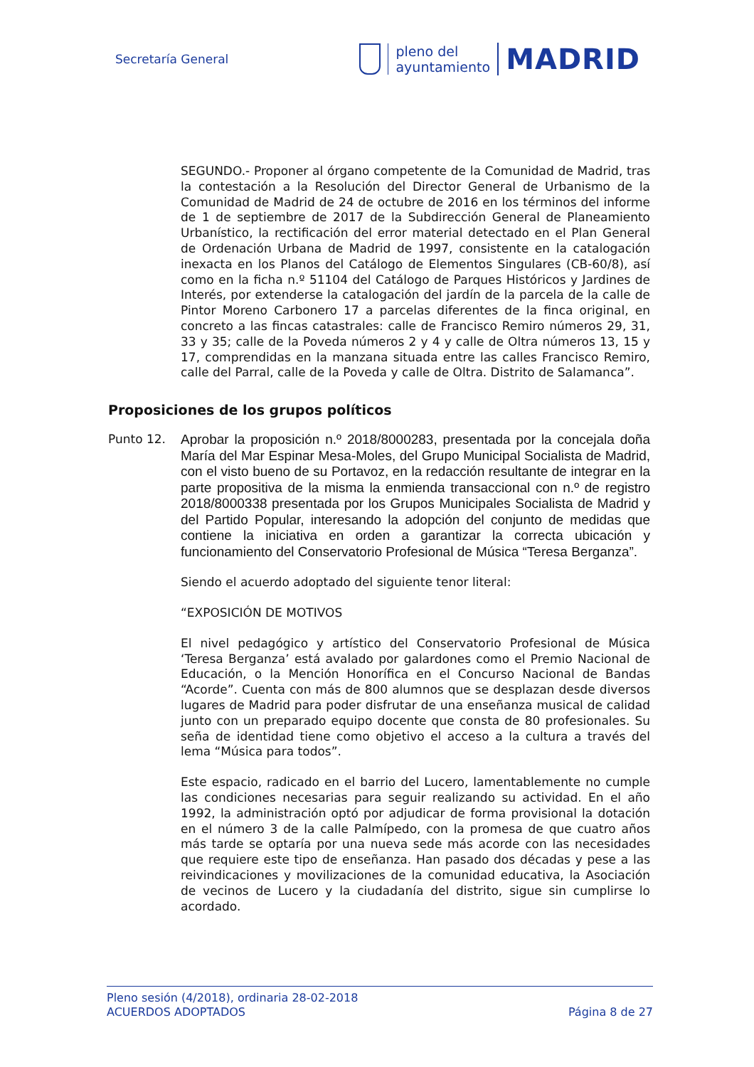Secretaría General
pleno del
ayuntamiento
MADRID
SEGUNDO.- Proponer al órgano competente de la Comunidad de Madrid, tras la contestación a la Resolución del Director General de Urbanismo de la Comunidad de Madrid de 24 de octubre de 2016 en los términos del informe de 1 de septiembre de 2017 de la Subdirección General de Planeamiento Urbanístico, la rectificación del error material detectado en el Plan General de Ordenación Urbana de Madrid de 1997, consistente en la catalogación inexacta en los Planos del Catálogo de Elementos Singulares (CB-60/8), así como en la ficha n.º 51104 del Catálogo de Parques Históricos y Jardines de Interés, por extenderse la catalogación del jardín de la parcela de la calle de Pintor Moreno Carbonero 17 a parcelas diferentes de la finca original, en concreto a las fincas catastrales: calle de Francisco Remiro números 29, 31, 33 y 35; calle de la Poveda números 2 y 4 y calle de Oltra números 13, 15 y 17, comprendidas en la manzana situada entre las calles Francisco Remiro, calle del Parral, calle de la Poveda y calle de Oltra. Distrito de Salamanca”.
Proposiciones de los grupos políticos
Punto 12.
Aprobar la proposición n.º 2018/8000283, presentada por la concejala doña María del Mar Espinar Mesa-Moles, del Grupo Municipal Socialista de Madrid, con el visto bueno de su Portavoz, en la redacción resultante de integrar en la parte propositiva de la misma la enmienda transaccional con n.º de registro 2018/8000338 presentada por los Grupos Municipales Socialista de Madrid y del Partido Popular, interesando la adopción del conjunto de medidas que contiene la iniciativa en orden a garantizar la correcta ubicación y funcionamiento del Conservatorio Profesional de Música “Teresa Berganza”.
Siendo el acuerdo adoptado del siguiente tenor literal:
“EXPOSICIÓN DE MOTIVOS
El nivel pedagógico y artístico del Conservatorio Profesional de Música ‘Teresa Berganza’ está avalado por galardones como el Premio Nacional de Educación, o la Mención Honorífica en el Concurso Nacional de Bandas “Acorde”. Cuenta con más de 800 alumnos que se desplazan desde diversos lugares de Madrid para poder disfrutar de una enseñanza musical de calidad junto con un preparado equipo docente que consta de 80 profesionales. Su seña de identidad tiene como objetivo el acceso a la cultura a través del lema “Música para todos”.
Este espacio, radicado en el barrio del Lucero, lamentablemente no cumple las condiciones necesarias para seguir realizando su actividad. En el año 1992, la administración optó por adjudicar de forma provisional la dotación en el número 3 de la calle Palmípedo, con la promesa de que cuatro años más tarde se optaría por una nueva sede más acorde con las necesidades que requiere este tipo de enseñanza. Han pasado dos décadas y pese a las reivindicaciones y movilizaciones de la comunidad educativa, la Asociación de vecinos de Lucero y la ciudadanía del distrito, sigue sin cumplirse lo acordado.
Pleno sesión (4/2018), ordinaria 28-02-2018
ACUERDOS ADOPTADOS Página 8 de 27